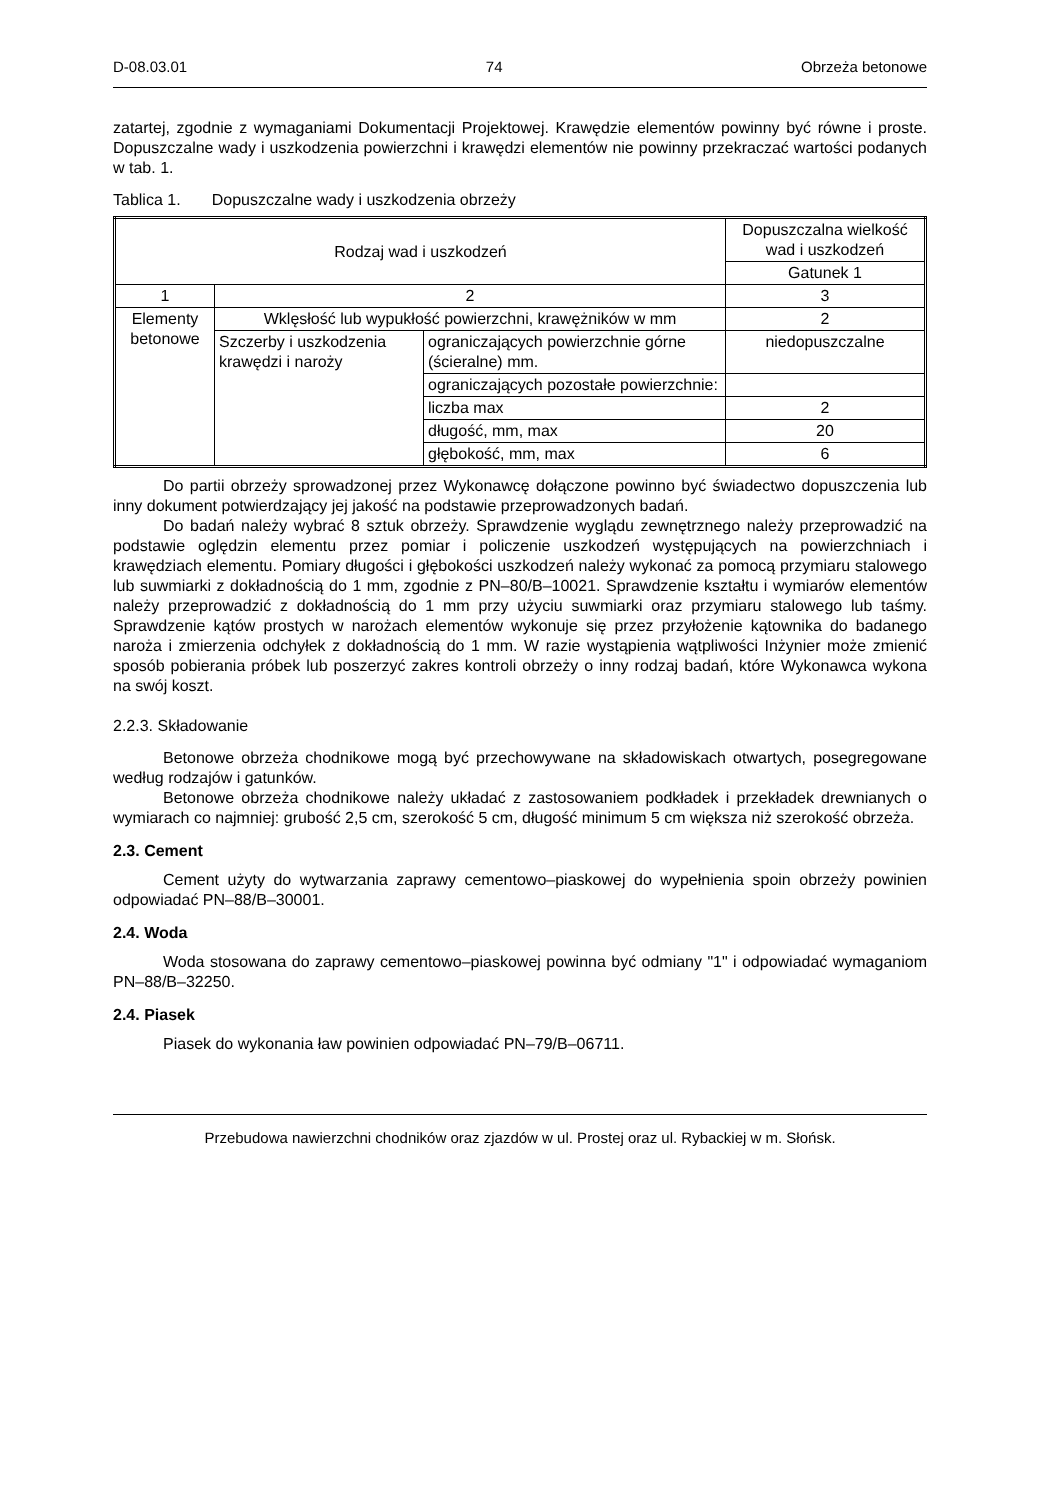D-08.03.01 74 Obrzeża betonowe
zatartej, zgodnie z wymaganiami Dokumentacji Projektowej. Krawędzie elementów powinny być równe i proste. Dopuszczalne wady i uszkodzenia powierzchni i krawędzi elementów nie powinny przekraczać wartości podanych w tab. 1.
Tablica 1. Dopuszczalne wady i uszkodzenia obrzeży
| Rodzaj wad i uszkodzeń | | | Dopuszczalna wielkość wad i uszkodzeń |
| --- | --- | --- | --- |
| | | | Gatunek 1 |
| 1 | 2 | | 3 |
| Elementy betonowe | Wklęsłość lub wypukłość powierzchni, krawężników w mm | | 2 |
| | Szczerby i uszkodzenia krawędzi i naroży | ograniczających powierzchnie górne (ścieralne) mm. | niedopuszczalne |
| | | ograniczających pozostałe powierzchnie: | |
| | | liczba max | 2 |
| | | długość, mm, max | 20 |
| | | głębokość, mm, max | 6 |
Do partii obrzeży sprowadzonej przez Wykonawcę dołączone powinno być świadectwo dopuszczenia lub inny dokument potwierdzający jej jakość na podstawie przeprowadzonych badań.
Do badań należy wybrać 8 sztuk obrzeży. Sprawdzenie wyglądu zewnętrznego należy przeprowadzić na podstawie oględzin elementu przez pomiar i policzenie uszkodzeń występujących na powierzchniach i krawędziach elementu. Pomiary długości i głębokości uszkodzeń należy wykonać za pomocą przymiaru stalowego lub suwmiarki z dokładnością do 1 mm, zgodnie z PN–80/B–10021. Sprawdzenie kształtu i wymiarów elementów należy przeprowadzić z dokładnością do 1 mm przy użyciu suwmiarki oraz przymiaru stalowego lub taśmy. Sprawdzenie kątów prostych w narożach elementów wykonuje się przez przyłożenie kątownika do badanego naroża i zmierzenia odchyłek z dokładnością do 1 mm. W razie wystąpienia wątpliwości Inżynier może zmienić sposób pobierania próbek lub poszerzyć zakres kontroli obrzeży o inny rodzaj badań, które Wykonawca wykona na swój koszt.
2.2.3. Składowanie
Betonowe obrzeża chodnikowe mogą być przechowywane na składowiskach otwartych, posegregowane według rodzajów i gatunków.
Betonowe obrzeża chodnikowe należy układać z zastosowaniem podkładek i przekładek drewnianych o wymiarach co najmniej: grubość 2,5 cm, szerokość 5 cm, długość minimum 5 cm większa niż szerokość obrzeża.
2.3. Cement
Cement użyty do wytwarzania zaprawy cementowo–piaskowej do wypełnienia spoin obrzeży powinien odpowiadać PN–88/B–30001.
2.4. Woda
Woda stosowana do zaprawy cementowo–piaskowej powinna być odmiany "1" i odpowiadać wymaganiom PN–88/B–32250.
2.4. Piasek
Piasek do wykonania ław powinien odpowiadać PN–79/B–06711.
Przebudowa nawierzchni chodników oraz zjazdów w ul. Prostej oraz ul. Rybackiej w m. Słońsk.